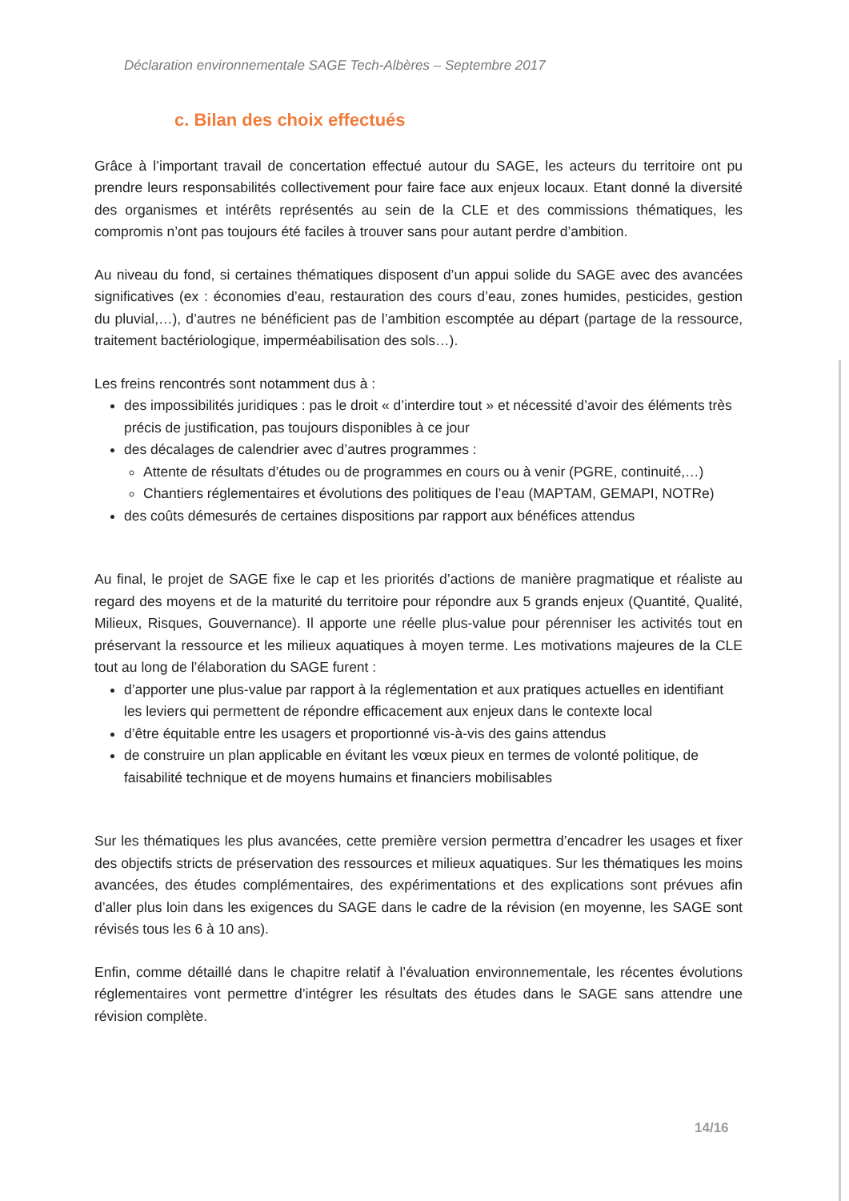Déclaration environnementale SAGE Tech-Albères – Septembre 2017
c. Bilan des choix effectués
Grâce à l’important travail de concertation effectué autour du SAGE, les acteurs du territoire ont pu prendre leurs responsabilités collectivement pour faire face aux enjeux locaux. Etant donné la diversité des organismes et intérêts représentés au sein de la CLE et des commissions thématiques, les compromis n’ont pas toujours été faciles à trouver sans pour autant perdre d’ambition.
Au niveau du fond, si certaines thématiques disposent d’un appui solide du SAGE avec des avancées significatives (ex : économies d’eau, restauration des cours d’eau, zones humides, pesticides, gestion du pluvial,…), d’autres ne bénéficient pas de l’ambition escomptée au départ (partage de la ressource, traitement bactériologique, imperméabilisation des sols…).
Les freins rencontrés sont notamment dus à :
des impossibilités juridiques : pas le droit « d’interdire tout » et nécessité d’avoir des éléments très précis de justification, pas toujours disponibles à ce jour
des décalages de calendrier avec d’autres programmes :
Attente de résultats d’études ou de programmes en cours ou à venir (PGRE, continuité,…)
Chantiers réglementaires et évolutions des politiques de l’eau (MAPTAM, GEMAPI, NOTRe)
des coûts démesurés de certaines dispositions par rapport aux bénéfices attendus
Au final, le projet de SAGE fixe le cap et les priorités d’actions de manière pragmatique et réaliste au regard des moyens et de la maturité du territoire pour répondre aux 5 grands enjeux (Quantité, Qualité, Milieux, Risques, Gouvernance). Il apporte une réelle plus-value pour pérenniser les activités tout en préservant la ressource et les milieux aquatiques à moyen terme. Les motivations majeures de la CLE tout au long de l’élaboration du SAGE furent :
d’apporter une plus-value par rapport à la réglementation et aux pratiques actuelles en identifiant les leviers qui permettent de répondre efficacement aux enjeux dans le contexte local
d’être équitable entre les usagers et proportionné vis-à-vis des gains attendus
de construire un plan applicable en évitant les vœux pieux en termes de volonté politique, de faisabilité technique et de moyens humains et financiers mobilisables
Sur les thématiques les plus avancées, cette première version permettra d’encadrer les usages et fixer des objectifs stricts de préservation des ressources et milieux aquatiques. Sur les thématiques les moins avancées, des études complémentaires, des expérimentations et des explications sont prévues afin d’aller plus loin dans les exigences du SAGE dans le cadre de la révision (en moyenne, les SAGE sont révisés tous les 6 à 10 ans).
Enfin, comme détaillé dans le chapitre relatif à l’évaluation environnementale, les récentes évolutions réglementaires vont permettre d’intégrer les résultats des études dans le SAGE sans attendre une révision complète.
14/16